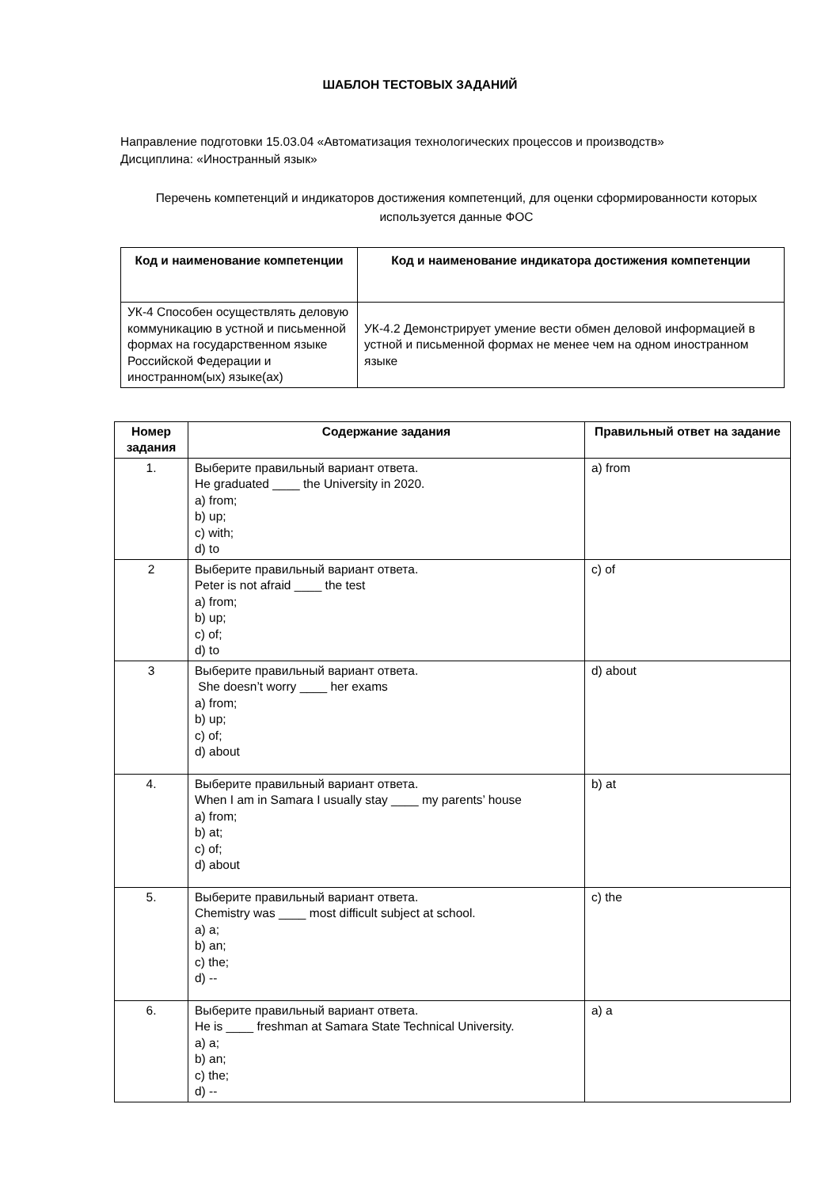ШАБЛОН ТЕСТОВЫХ ЗАДАНИЙ
Направление подготовки 15.03.04 «Автоматизация технологических процессов и производств»
Дисциплина: «Иностранный язык»
Перечень компетенций и индикаторов достижения компетенций, для оценки сформированности которых используется данные ФОС
| Код и наименование компетенции | Код и наименование индикатора достижения компетенции |
| --- | --- |
| УК-4 Способен осуществлять деловую коммуникацию в устной и письменной формах на государственном языке Российской Федерации и иностранном(ых) языке(ах) | УК-4.2 Демонстрирует умение вести обмен деловой информацией в устной и письменной формах не менее чем на одном иностранном языке |
| Номер задания | Содержание задания | Правильный ответ на задание |
| --- | --- | --- |
| 1. | Выберите правильный вариант ответа. He graduated ____ the University in 2020. a) from; b) up; c) with; d) to | a) from |
| 2 | Выберите правильный вариант ответа. Peter is not afraid ____ the test a) from; b) up; c) of; d) to | c) of |
| 3 | Выберите правильный вариант ответа. She doesn’t worry ____ her exams a) from; b) up; c) of; d) about | d) about |
| 4. | Выберите правильный вариант ответа. When I am in Samara I usually stay ____ my parents’ house a) from; b) at; c) of; d) about | b) at |
| 5. | Выберите правильный вариант ответа. Chemistry was ____ most difficult subject at school. a) a; b) an; c) the; d) -- | c) the |
| 6. | Выберите правильный вариант ответа. He is ____ freshman at Samara State Technical University. a) a; b) an; c) the; d) -- | a) a |